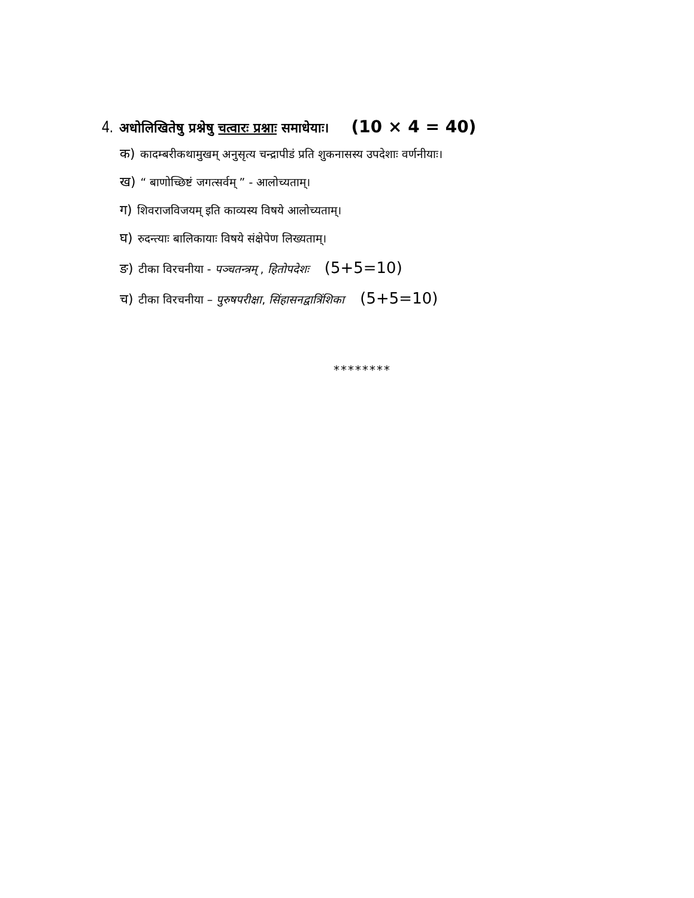4. अधोलिखितेषु प्रश्नेषु चत्वारः प्रश्नाः समाधेयाः। (10 × 4 = 40)
क) कादम्बरीकथामुखम् अनुसृत्य चन्द्रापीडं प्रति शुकनासस्य उपदेशाः वर्णनीयाः।
ख) “ बाणोच्छिष्टं जगत्सर्वम् ” - आलोच्यताम्।
ग) शिवराजविजयम् इति काव्यस्य विषये आलोच्यताम्।
घ) रुदन्त्याः बालिकायाः विषये संक्षेपेण लिख्यताम्।
ङ) टीका विरचनीया - पञ्चतन्त्रम् , हितोपदेशः (5+5=10)
च) टीका विरचनीया – पुरुषपरीक्षा, सिंहासनद्वात्रिंशिका (5+5=10)
********